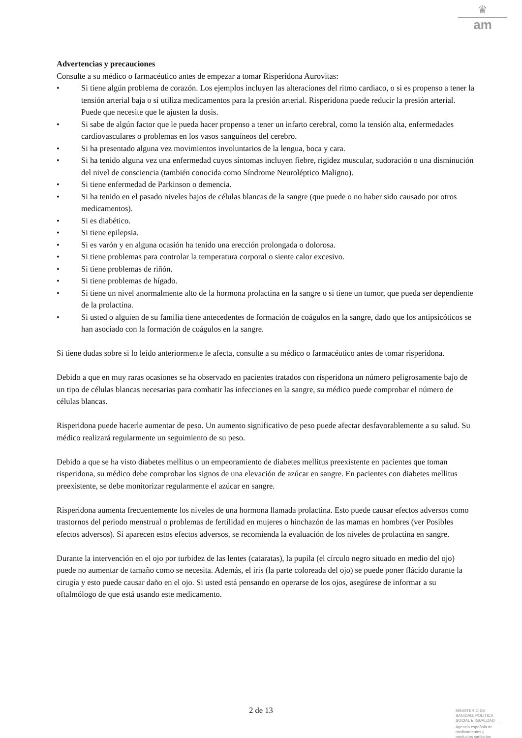♛
am
Advertencias y precauciones
Consulte a su médico o farmacéutico antes de empezar a tomar Risperidona Aurovitas:
• Si tiene algún problema de corazón. Los ejemplos incluyen las alteraciones del ritmo cardiaco, o si es propenso a tener la tensión arterial baja o si utiliza medicamentos para la presión arterial. Risperidona puede reducir la presión arterial. Puede que necesite que le ajusten la dosis.
• Si sabe de algún factor que le pueda hacer propenso a tener un infarto cerebral, como la tensión alta, enfermedades cardiovasculares o problemas en los vasos sanguíneos del cerebro.
• Si ha presentado alguna vez movimientos involuntarios de la lengua, boca y cara.
• Si ha tenido alguna vez una enfermedad cuyos síntomas incluyen fiebre, rigidez muscular, sudoración o una disminución del nivel de consciencia (también conocida como Síndrome Neuroléptico Maligno).
• Si tiene enfermedad de Parkinson o demencia.
• Si ha tenido en el pasado niveles bajos de células blancas de la sangre (que puede o no haber sido causado por otros medicamentos).
• Si es diabético.
• Si tiene epilepsia.
• Si es varón y en alguna ocasión ha tenido una erección prolongada o dolorosa.
• Si tiene problemas para controlar la temperatura corporal o siente calor excesivo.
• Si tiene problemas de riñón.
• Si tiene problemas de hígado.
• Si tiene un nivel anormalmente alto de la hormona prolactina en la sangre o si tiene un tumor, que pueda ser dependiente de la prolactina.
• Si usted o alguien de su familia tiene antecedentes de formación de coágulos en la sangre, dado que los antipsicóticos se han asociado con la formación de coágulos en la sangre.
Si tiene dudas sobre si lo leído anteriormente le afecta, consulte a su médico o farmacéutico antes de tomar risperidona.
Debido a que en muy raras ocasiones se ha observado en pacientes tratados con risperidona un número peligrosamente bajo de un tipo de células blancas necesarias para combatir las infecciones en la sangre, su médico puede comprobar el número de células blancas.
Risperidona puede hacerle aumentar de peso. Un aumento significativo de peso puede afectar desfavorablemente a su salud. Su médico realizará regularmente un seguimiento de su peso.
Debido a que se ha visto diabetes mellitus o un empeoramiento de diabetes mellitus preexistente en pacientes que toman risperidona, su médico debe comprobar los signos de una elevación de azúcar en sangre. En pacientes con diabetes mellitus preexistente, se debe monitorizar regularmente el azúcar en sangre.
Risperidona aumenta frecuentemente los niveles de una hormona llamada prolactina. Esto puede causar efectos adversos como trastornos del periodo menstrual o problemas de fertilidad en mujeres o hinchazón de las mamas en hombres (ver Posibles efectos adversos). Si aparecen estos efectos adversos, se recomienda la evaluación de los niveles de prolactina en sangre.
Durante la intervención en el ojo por turbidez de las lentes (cataratas), la pupila (el círculo negro situado en medio del ojo) puede no aumentar de tamaño como se necesita. Además, el iris (la parte coloreada del ojo) se puede poner flácido durante la cirugía y esto puede causar daño en el ojo. Si usted está pensando en operarse de los ojos, asegúrese de informar a su oftalmólogo de que está usando este medicamento.
2 de 13
MINISTERIO DE
SANIDAD, POLITICA
SOCIAL E IGUALDAD
Agencia española de
medicamentos y
productos sanitarios